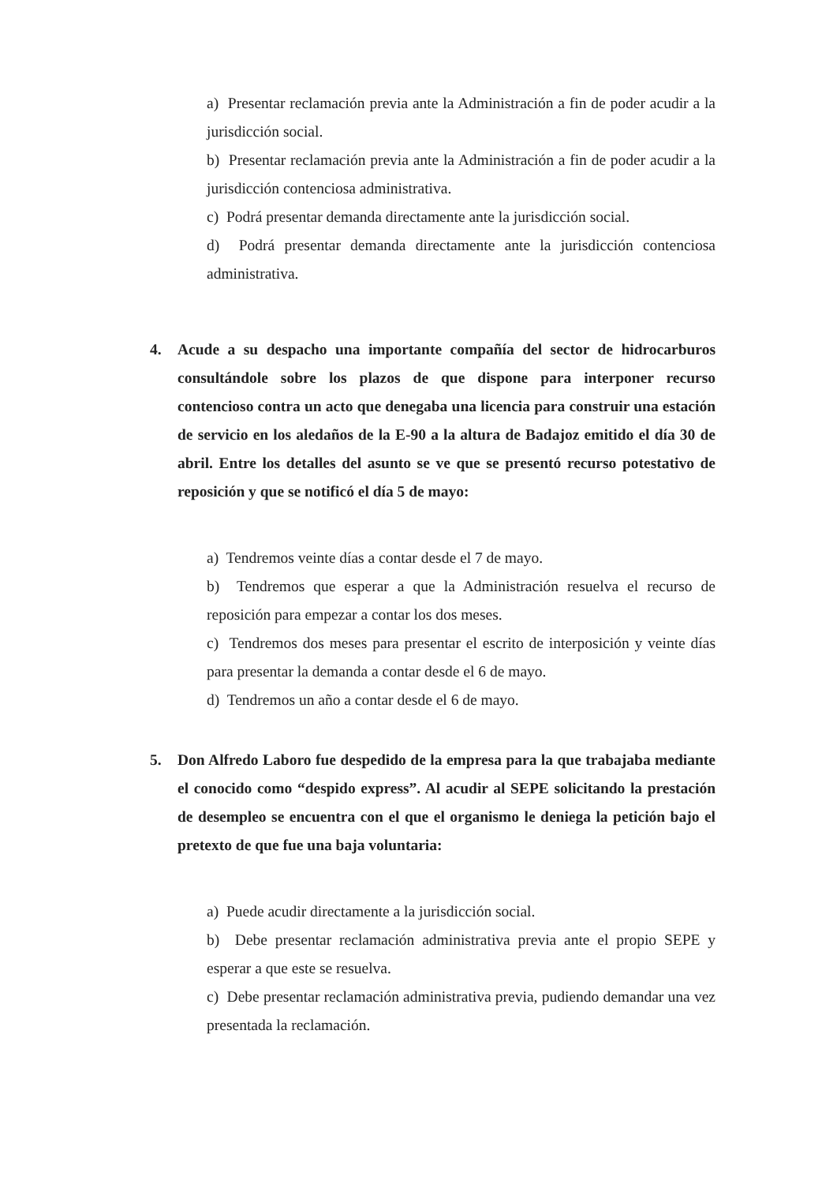a) Presentar reclamación previa ante la Administración a fin de poder acudir a la jurisdicción social.
b) Presentar reclamación previa ante la Administración a fin de poder acudir a la jurisdicción contenciosa administrativa.
c) Podrá presentar demanda directamente ante la jurisdicción social.
d) Podrá presentar demanda directamente ante la jurisdicción contenciosa administrativa.
4. Acude a su despacho una importante compañía del sector de hidrocarburos consultándole sobre los plazos de que dispone para interponer recurso contencioso contra un acto que denegaba una licencia para construir una estación de servicio en los aledaños de la E-90 a la altura de Badajoz emitido el día 30 de abril. Entre los detalles del asunto se ve que se presentó recurso potestativo de reposición y que se notificó el día 5 de mayo:
a) Tendremos veinte días a contar desde el 7 de mayo.
b) Tendremos que esperar a que la Administración resuelva el recurso de reposición para empezar a contar los dos meses.
c) Tendremos dos meses para presentar el escrito de interposición y veinte días para presentar la demanda a contar desde el 6 de mayo.
d) Tendremos un año a contar desde el 6 de mayo.
5. Don Alfredo Laboro fue despedido de la empresa para la que trabajaba mediante el conocido como “despido express”. Al acudir al SEPE solicitando la prestación de desempleo se encuentra con el que el organismo le deniega la petición bajo el pretexto de que fue una baja voluntaria:
a) Puede acudir directamente a la jurisdicción social.
b) Debe presentar reclamación administrativa previa ante el propio SEPE y esperar a que este se resuelva.
c) Debe presentar reclamación administrativa previa, pudiendo demandar una vez presentada la reclamación.